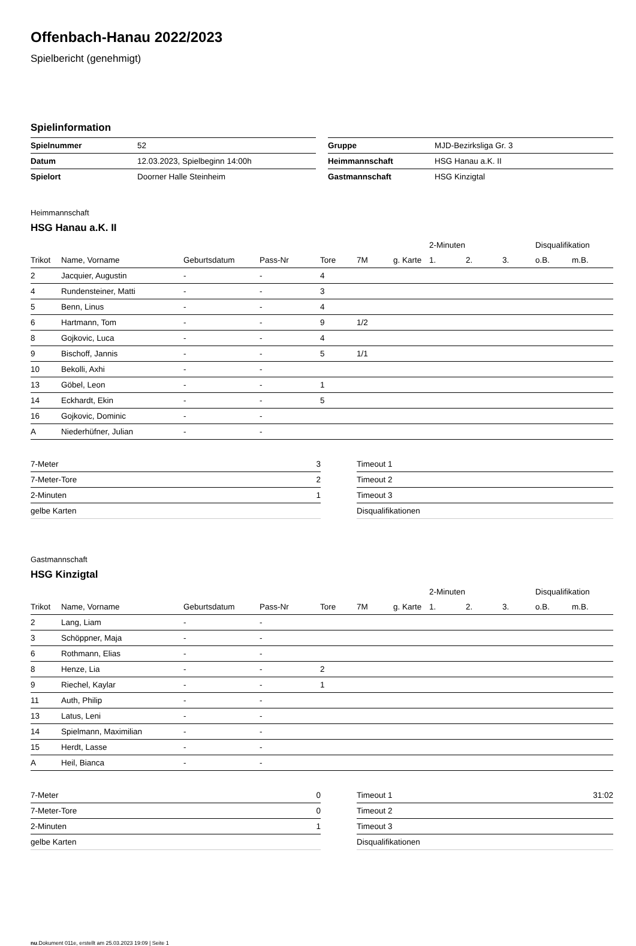Offenbach-Hanau 2022/2023
Spielbericht (genehmigt)
Spielinformation
| Spielnummer | 52 |
| Datum | 12.03.2023, Spielbeginn 14:00h |
| Spielort | Doorner Halle Steinheim |
| Gruppe | MJD-Bezirksliga Gr. 3 |
| Heimmannschaft | HSG Hanau a.K. II |
| Gastmannschaft | HSG Kinzigtal |
Heimmannschaft
HSG Hanau a.K. II
| | | | | | | | 2-Minuten | | | Disqualifikation | |
| --- | --- | --- | --- | --- | --- | --- | --- | --- | --- | --- | --- |
| Trikot | Name, Vorname | Geburtsdatum | Pass-Nr | Tore | 7M | g. Karte | 1. | 2. | 3. | o.B. | m.B. |
| 2 | Jacquier, Augustin | - | - | 4 | | | | | | | |
| 4 | Rundensteiner, Matti | - | - | 3 | | | | | | | |
| 5 | Benn, Linus | - | - | 4 | | | | | | | |
| 6 | Hartmann, Tom | - | - | 9 | 1/2 | | | | | | |
| 8 | Gojkovic, Luca | - | - | 4 | | | | | | | |
| 9 | Bischoff, Jannis | - | - | 5 | 1/1 | | | | | | |
| 10 | Bekolli, Axhi | - | - | | | | | | | | |
| 13 | Göbel, Leon | - | - | 1 | | | | | | | |
| 14 | Eckhardt, Ekin | - | - | 5 | | | | | | | |
| 16 | Gojkovic, Dominic | - | - | | | | | | | | |
| A | Niederhüfner, Julian | - | - | | | | | | | | |
| 7-Meter | 3 |
| 7-Meter-Tore | 2 |
| 2-Minuten | 1 |
| gelbe Karten | |
| Timeout 1 | |
| Timeout 2 | |
| Timeout 3 | |
| Disqualifikationen | |
Gastmannschaft
HSG Kinzigtal
| | | | | | | | 2-Minuten | | | Disqualifikation | |
| --- | --- | --- | --- | --- | --- | --- | --- | --- | --- | --- | --- |
| Trikot | Name, Vorname | Geburtsdatum | Pass-Nr | Tore | 7M | g. Karte | 1. | 2. | 3. | o.B. | m.B. |
| 2 | Lang, Liam | - | - | | | | | | | | |
| 3 | Schöppner, Maja | - | - | | | | | | | | |
| 6 | Rothmann, Elias | - | - | | | | | | | | |
| 8 | Henze, Lia | - | - | 2 | | | | | | | |
| 9 | Riechel, Kaylar | - | - | 1 | | | | | | | |
| 11 | Auth, Philip | - | - | | | | | | | | |
| 13 | Latus, Leni | - | - | | | | | | | | |
| 14 | Spielmann, Maximilian | - | - | | | | | | | | |
| 15 | Herdt, Lasse | - | - | | | | | | | | |
| A | Heil, Bianca | - | - | | | | | | | | |
| 7-Meter | 0 |
| 7-Meter-Tore | 0 |
| 2-Minuten | 1 |
| gelbe Karten | |
| Timeout 1 | 31:02 |
| Timeout 2 | |
| Timeout 3 | |
| Disqualifikationen | |
nu.Dokument 011e, erstellt am 25.03.2023 19:09 | Seite 1